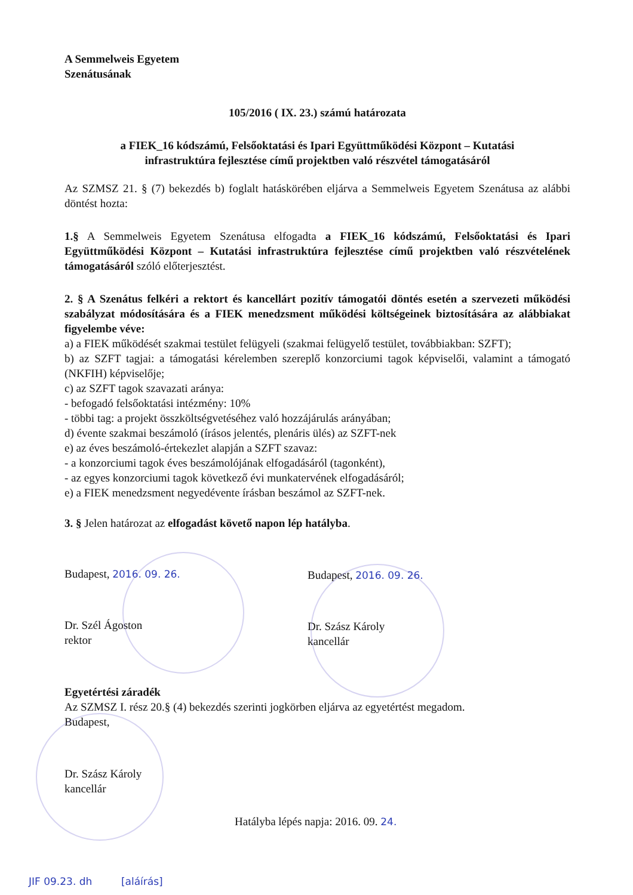A Semmelweis Egyetem
Szenátusának
105/2016 ( IX. 23.) számú határozata
a FIEK_16 kódszámú, Felsőoktatási és Ipari Együttműködési Központ – Kutatási
infrastruktúra fejlesztése című projektben való részvétel támogatásáról
Az SZMSZ 21. § (7) bekezdés b) foglalt hatáskörében eljárva a Semmelweis Egyetem Szenátusa az alábbi döntést hozta:
1.§ A Semmelweis Egyetem Szenátusa elfogadta a FIEK_16 kódszámú, Felsőoktatási és Ipari Együttműködési Központ – Kutatási infrastruktúra fejlesztése című projektben való részvételének támogatásáról szóló előterjesztést.
2. § A Szenátus felkéri a rektort és kancellárt pozitív támogatói döntés esetén a szervezeti működési szabályzat módosítására és a FIEK menedzsment működési költségeinek biztosítására az alábbiakat figyelembe véve:
a) a FIEK működését szakmai testület felügyeli (szakmai felügyelő testület, továbbiakban: SZFT);
b) az SZFT tagjai: a támogatási kérelemben szereplő konzorciumi tagok képviselői, valamint a támogató (NKFIH) képviselője;
c) az SZFT tagok szavazati aránya:
- befogadó felsőoktatási intézmény: 10%
- többi tag: a projekt összköltségvetéséhez való hozzájárulás arányában;
d) évente szakmai beszámoló (írásos jelentés, plenáris ülés) az SZFT-nek
e) az éves beszámoló-értekezlet alapján a SZFT szavaz:
- a konzorciumi tagok éves beszámolójának elfogadásáról (tagonként),
- az egyes konzorciumi tagok következő évi munkatervének elfogadásáról;
e) a FIEK menedzsment negyedévente írásban beszámol az SZFT-nek.
3. § Jelen határozat az elfogadást követő napon lép hatályba.
Budapest, 2016. 09. 26.
Dr. Szél Ágoston
rektor
Budapest, 2016. 09. 26.
Dr. Szász Károly
kancellár
Egyetértési záradék
Az SZMSZ I. rész 20.§ (4) bekezdés szerinti jogkörben eljárva az egyetértést megadom.
Budapest,
Dr. Szász Károly
kancellár
Hatályba lépés napja: 2016. 09. 24.
JIF 09.23. dh [aláírás]